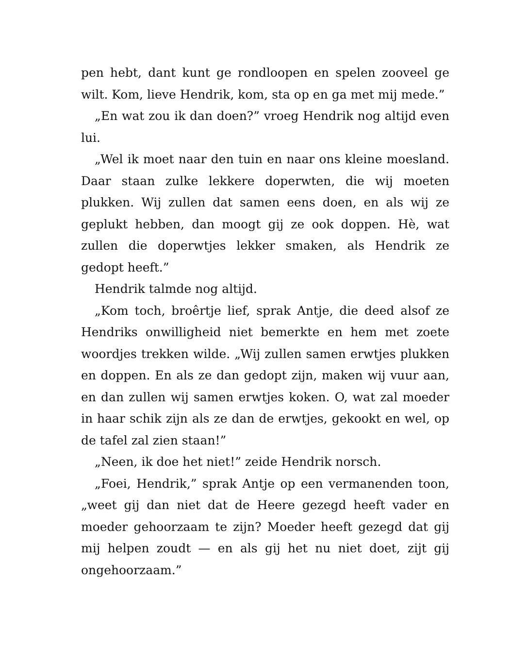pen hebt, dant kunt ge rondloopen en spelen zooveel ge wilt. Kom, lieve Hendrik, kom, sta op en ga met mij mede.”
„En wat zou ik dan doen?” vroeg Hendrik nog altijd even lui.
„Wel ik moet naar den tuin en naar ons kleine moesland. Daar staan zulke lekkere doperwten, die wij moeten plukken. Wij zullen dat samen eens doen, en als wij ze geplukt hebben, dan moogt gij ze ook doppen. Hè, wat zullen die doperwtjes lekker smaken, als Hendrik ze gedopt heeft.”
Hendrik talmde nog altijd.
„Kom toch, broêrtje lief, sprak Antje, die deed alsof ze Hendriks onwilligheid niet bemerkte en hem met zoete woordjes trekken wilde. „Wij zullen samen erwtjes plukken en doppen. En als ze dan gedopt zijn, maken wij vuur aan, en dan zullen wij samen erwtjes koken. O, wat zal moeder in haar schik zijn als ze dan de erwtjes, gekookt en wel, op de tafel zal zien staan!”
„Neen, ik doe het niet!” zeide Hendrik norsch.
„Foei, Hendrik,” sprak Antje op een vermanenden toon, „weet gij dan niet dat de Heere gezegd heeft vader en moeder gehoorzaam te zijn? Moeder heeft gezegd dat gij mij helpen zoudt — en als gij het nu niet doet, zijt gij ongehoorzaam.”